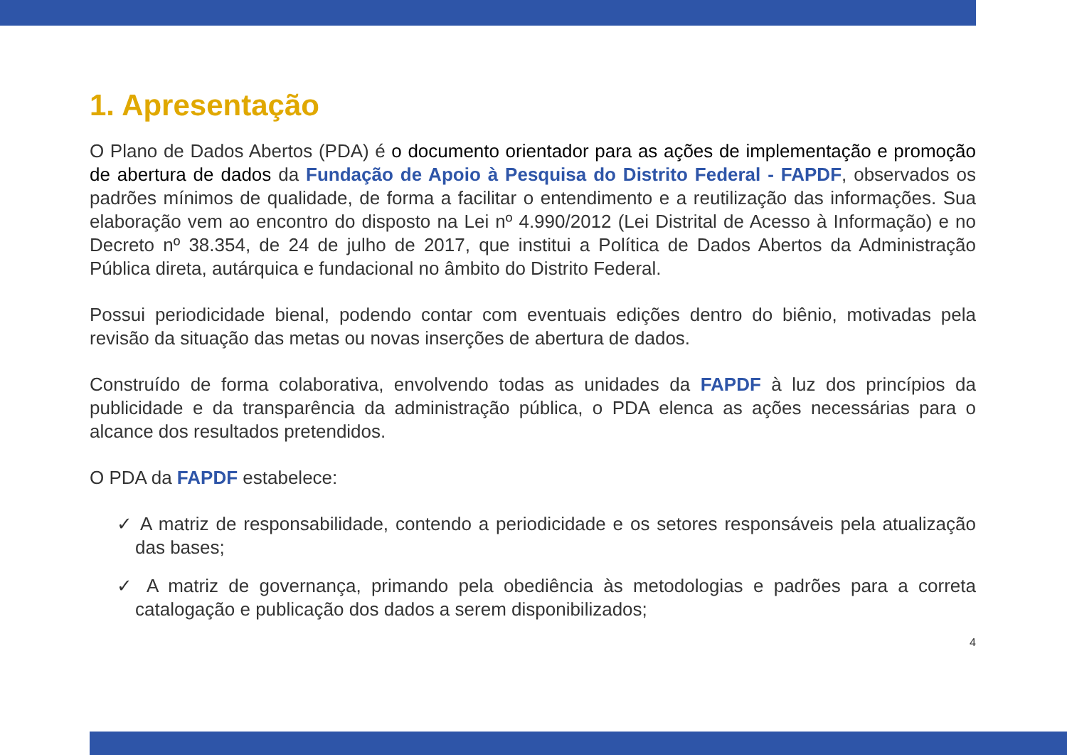1. Apresentação
O Plano de Dados Abertos (PDA) é o documento orientador para as ações de implementação e promoção de abertura de dados da Fundação de Apoio à Pesquisa do Distrito Federal - FAPDF, observados os padrões mínimos de qualidade, de forma a facilitar o entendimento e a reutilização das informações. Sua elaboração vem ao encontro do disposto na Lei nº 4.990/2012 (Lei Distrital de Acesso à Informação) e no Decreto nº 38.354, de 24 de julho de 2017, que institui a Política de Dados Abertos da Administração Pública direta, autárquica e fundacional no âmbito do Distrito Federal.
Possui periodicidade bienal, podendo contar com eventuais edições dentro do biênio, motivadas pela revisão da situação das metas ou novas inserções de abertura de dados.
Construído de forma colaborativa, envolvendo todas as unidades da FAPDF à luz dos princípios da publicidade e da transparência da administração pública, o PDA elenca as ações necessárias para o alcance dos resultados pretendidos.
O PDA da FAPDF estabelece:
✓ A matriz de responsabilidade, contendo a periodicidade e os setores responsáveis pela atualização das bases;
✓ A matriz de governança, primando pela obediência às metodologias e padrões para a correta catalogação e publicação dos dados a serem disponibilizados;
4